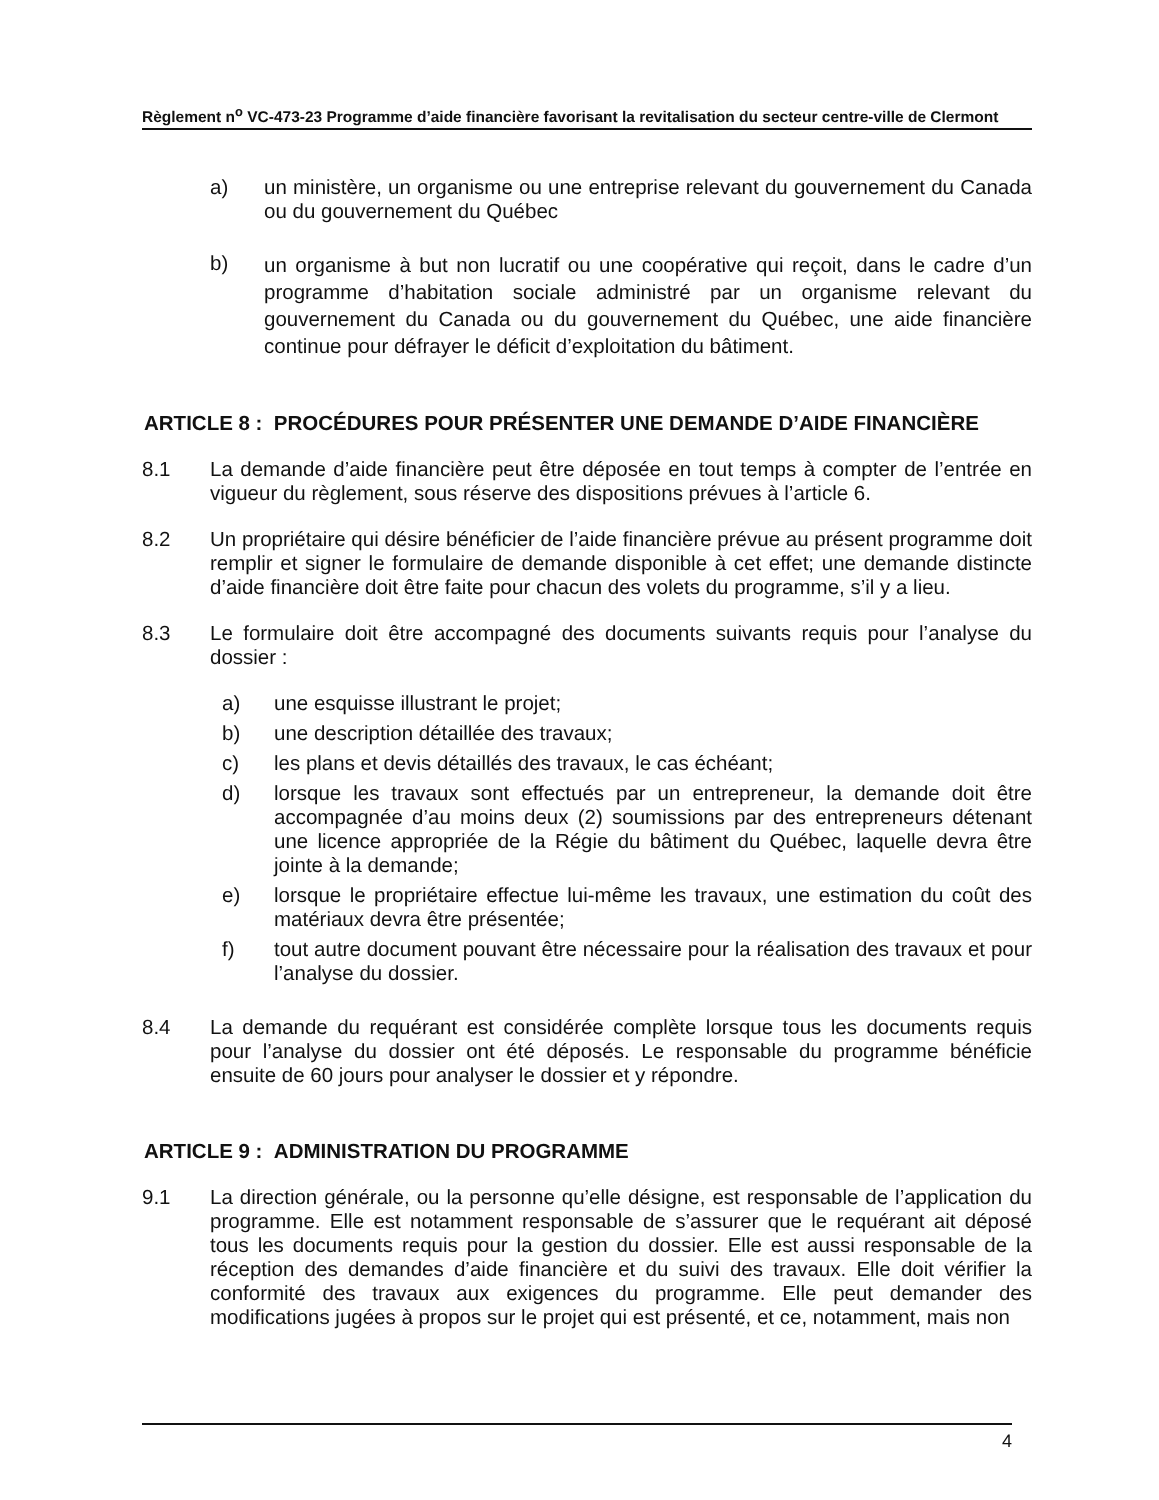Règlement n<sup>o</sup> VC-473-23 Programme d’aide financière favorisant la revitalisation du secteur centre-ville de Clermont
a) un ministère, un organisme ou une entreprise relevant du gouvernement du Canada ou du gouvernement du Québec
b)
un organisme à but non lucratif ou une coopérative qui reçoit, dans le cadre d’un programme d’habitation sociale administré par un organisme relevant du gouvernement du Canada ou du gouvernement du Québec, une aide financière continue pour défrayer le déficit d’exploitation du bâtiment.
ARTICLE 8 : PROCÉDURES POUR PRÉSENTER UNE DEMANDE D’AIDE FINANCIÈRE
8.1 La demande d’aide financière peut être déposée en tout temps à compter de l’entrée en vigueur du règlement, sous réserve des dispositions prévues à l’article 6.
8.2 Un propriétaire qui désire bénéficier de l’aide financière prévue au présent programme doit remplir et signer le formulaire de demande disponible à cet effet; une demande distincte d’aide financière doit être faite pour chacun des volets du programme, s’il y a lieu.
8.3 Le formulaire doit être accompagné des documents suivants requis pour l’analyse du dossier :
a) une esquisse illustrant le projet;
b) une description détaillée des travaux;
c) les plans et devis détaillés des travaux, le cas échéant;
d) lorsque les travaux sont effectués par un entrepreneur, la demande doit être accompagnée d’au moins deux (2) soumissions par des entrepreneurs détenant une licence appropriée de la Régie du bâtiment du Québec, laquelle devra être jointe à la demande;
e) lorsque le propriétaire effectue lui-même les travaux, une estimation du coût des matériaux devra être présentée;
f) tout autre document pouvant être nécessaire pour la réalisation des travaux et pour l’analyse du dossier.
8.4 La demande du requérant est considérée complète lorsque tous les documents requis pour l’analyse du dossier ont été déposés. Le responsable du programme bénéficie ensuite de 60 jours pour analyser le dossier et y répondre.
ARTICLE 9 : ADMINISTRATION DU PROGRAMME
9.1 La direction générale, ou la personne qu’elle désigne, est responsable de l’application du programme. Elle est notamment responsable de s’assurer que le requérant ait déposé tous les documents requis pour la gestion du dossier. Elle est aussi responsable de la réception des demandes d’aide financière et du suivi des travaux. Elle doit vérifier la conformité des travaux aux exigences du programme. Elle peut demander des modifications jugées à propos sur le projet qui est présenté, et ce, notamment, mais non
4